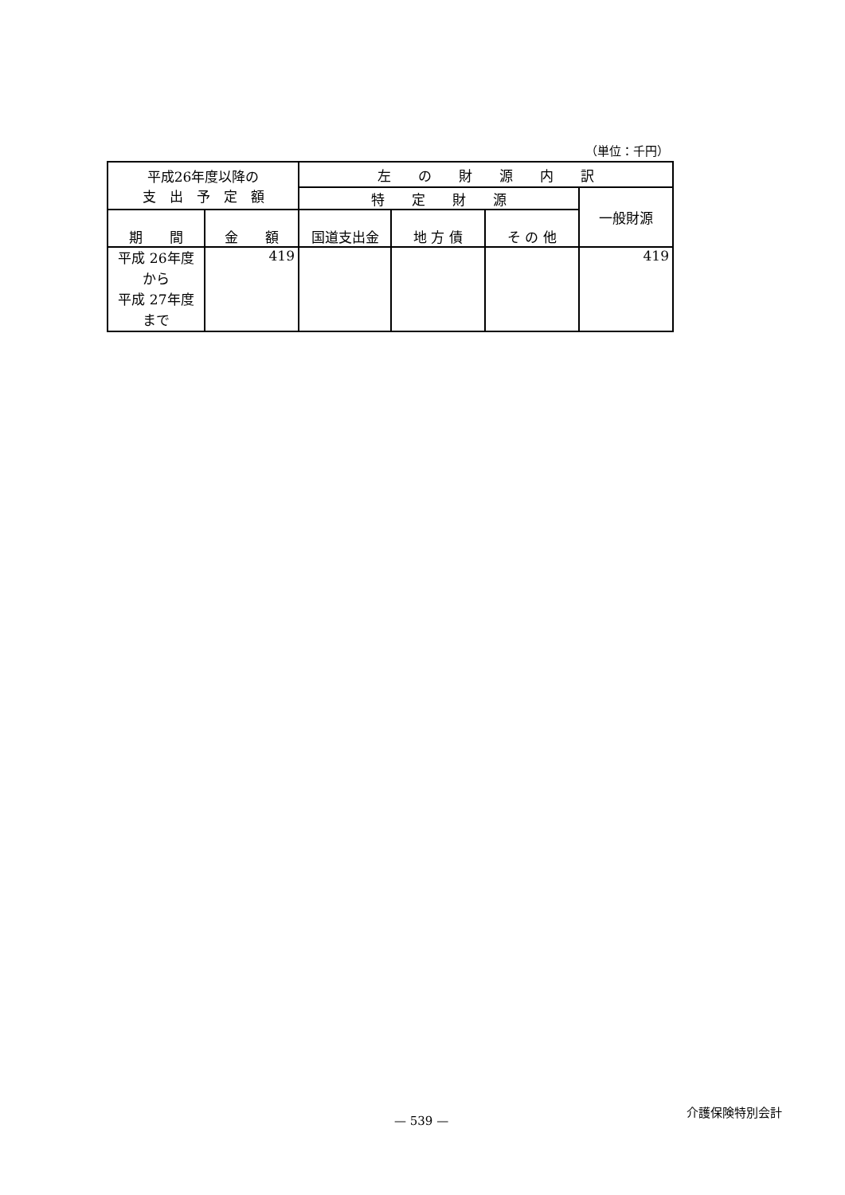（単位：千円）
| 平成26年度以降の 支 出 予 定 額 | | 左 の 財 源 内 訳 | | | |
| --- | --- | --- | --- | --- | --- |
| | | 特 定 財 源 | | | 一般財源 |
| 期 間 | 金 額 | | | | |
| | | 国道支出金 | 地 方 債 | そ の 他 | |
| 平成 26年度 から 平成 27年度 まで | 419 | | | | 419 |
介護保険特別会計
— 539 —